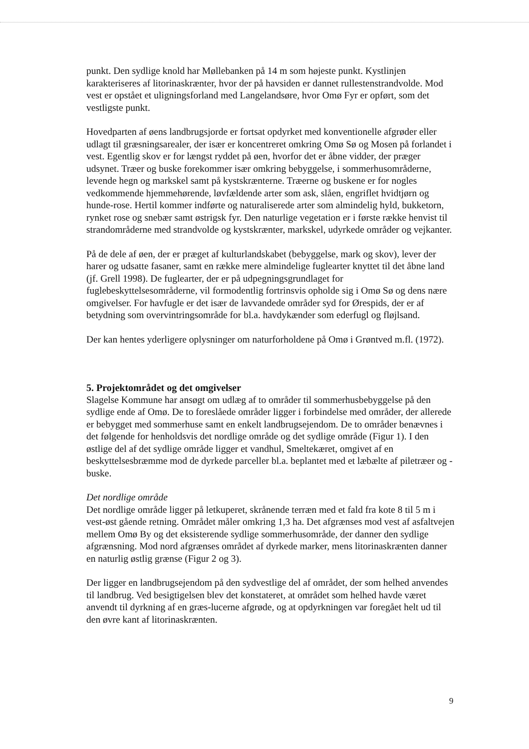punkt. Den sydlige knold har Møllebanken på 14 m som højeste punkt. Kystlinjen karakteriseres af litorinaskrænter, hvor der på havsiden er dannet rullestenstrandvolde. Mod vest er opstået et uligningsforland med Langelandsøre, hvor Omø Fyr er opført, som det vestligste punkt.
Hovedparten af øens landbrugsjorde er fortsat opdyrket med konventionelle afgrøder eller udlagt til græsningsarealer, der især er koncentreret omkring Omø Sø og Mosen på forlandet i vest. Egentlig skov er for længst ryddet på øen, hvorfor det er åbne vidder, der præger udsynet. Træer og buske forekommer især omkring bebyggelse, i sommerhusområderne, levende hegn og markskel samt på kystskrænterne. Træerne og buskene er for nogles vedkommende hjemmehørende, løvfældende arter som ask, slåen, engriflet hvidtjørn og hunde-rose. Hertil kommer indførte og naturaliserede arter som almindelig hyld, bukketorn, rynket rose og snebær samt østrigsk fyr. Den naturlige vegetation er i første række henvist til strandområderne med strandvolde og kystskrænter, markskel, udyrkede områder og vejkanter.
På de dele af øen, der er præget af kulturlandskabet (bebyggelse, mark og skov), lever der harer og udsatte fasaner, samt en række mere almindelige fuglearter knyttet til det åbne land (jf. Grell 1998). De fuglearter, der er på udpegningsgrundlaget for fuglebeskyttelsesområderne, vil formodentlig fortrinsvis opholde sig i Omø Sø og dens nære omgivelser. For havfugle er det især de lavvandede områder syd for Ørespids, der er af betydning som overvintringsområde for bl.a. havdykænder som ederfugl og fløjlsand.
Der kan hentes yderligere oplysninger om naturforholdene på Omø i Grøntved m.fl. (1972).
5. Projektområdet og det omgivelser
Slagelse Kommune har ansøgt om udlæg af to områder til sommerhusbebyggelse på den sydlige ende af Omø. De to foreslåede områder ligger i forbindelse med områder, der allerede er bebygget med sommerhuse samt en enkelt landbrugsejendom. De to områder benævnes i det følgende for henholdsvis det nordlige område og det sydlige område (Figur 1). I den østlige del af det sydlige område ligger et vandhul, Smeltekæret, omgivet af en beskyttelsesbræmme mod de dyrkede parceller bl.a. beplantet med et læbælte af piletræer og -buske.
Det nordlige område
Det nordlige område ligger på letkuperet, skrånende terræn med et fald fra kote 8 til 5 m i vest-øst gående retning. Området måler omkring 1,3 ha. Det afgrænses mod vest af asfaltvejen mellem Omø By og det eksisterende sydlige sommerhusområde, der danner den sydlige afgrænsning. Mod nord afgrænses området af dyrkede marker, mens litorinaskrænten danner en naturlig østlig grænse (Figur 2 og 3).
Der ligger en landbrugsejendom på den sydvestlige del af området, der som helhed anvendes til landbrug. Ved besigtigelsen blev det konstateret, at området som helhed havde været anvendt til dyrkning af en græs-lucerne afgrøde, og at opdyrkningen var foregået helt ud til den øvre kant af litorinaskrænten.
9